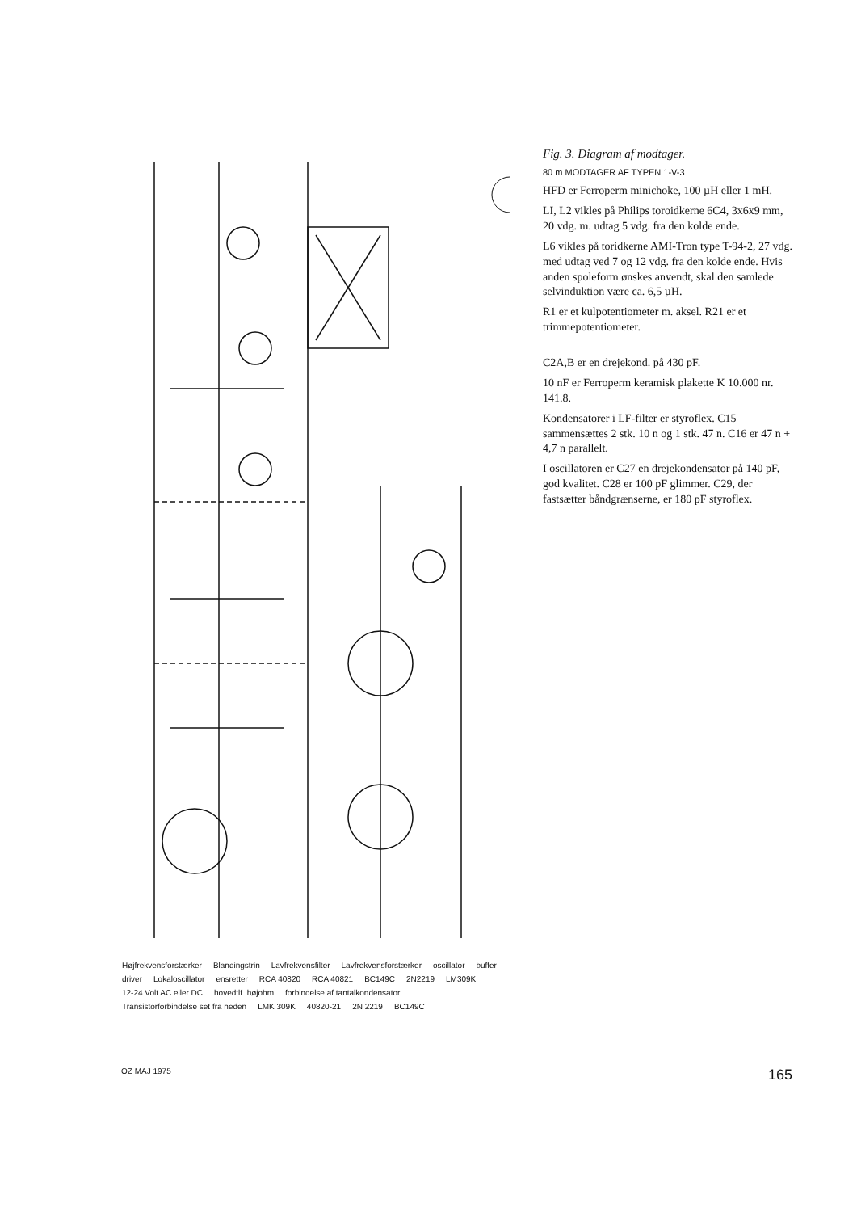Højfrekvensforstærker Blandingstrin Lavfrekvensfilter Lavfrekvensforstærker oscillator buffer driver Lokaloscillator ensretter RCA 40820 RCA 40821 BC149C 2N2219 LM309K 12-24 Volt AC eller DC hovedtlf. højohm forbindelse af tantalkondensator Transistorforbindelse set fra neden LMK 309K 40820-21 2N 2219 BC149C
Fig. 3. Diagram af modtager.
80 m MODTAGER AF TYPEN 1-V-3
HFD er Ferroperm minichoke, 100 µH eller 1 mH.
LI, L2 vikles på Philips toroidkerne 6C4, 3x6x9 mm, 20 vdg. m. udtag 5 vdg. fra den kolde ende.
L6 vikles på toridkerne AMI-Tron type T-94-2, 27 vdg. med udtag ved 7 og 12 vdg. fra den kolde ende. Hvis anden spoleform ønskes anvendt, skal den samlede selvinduktion være ca. 6,5 µH.
R1 er et kulpotentiometer m. aksel. R21 er et trimmepotentiometer.
C2A,B er en drejekond. på 430 pF.
10 nF er Ferroperm keramisk plakette K 10.000 nr. 141.8.
Kondensatorer i LF-filter er styroflex. C15 sammensættes 2 stk. 10 n og 1 stk. 47 n. C16 er 47 n + 4,7 n parallelt.
I oscillatoren er C27 en drejekondensator på 140 pF, god kvalitet. C28 er 100 pF glimmer. C29, der fastsætter båndgrænserne, er 180 pF styroflex.
OZ MAJ 1975 165